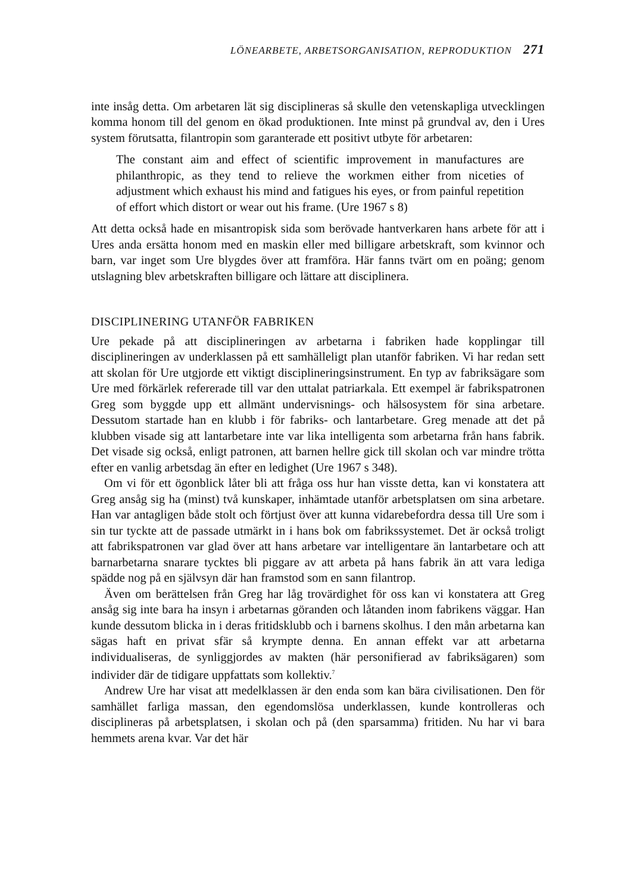LÖNEARBETE, ARBETSORGANISATION, REPRODUKTION 271
inte insåg detta. Om arbetaren lät sig disciplineras så skulle den vetenskapliga utvecklingen komma honom till del genom en ökad produktionen. Inte minst på grundval av, den i Ures system förutsatta, filantropin som garanterade ett positivt utbyte för arbetaren:
The constant aim and effect of scientific improvement in manufactures are philanthropic, as they tend to relieve the workmen either from niceties of adjustment which exhaust his mind and fatigues his eyes, or from painful repetition of effort which distort or wear out his frame. (Ure 1967 s 8)
Att detta också hade en misantropisk sida som berövade hantverkaren hans arbete för att i Ures anda ersätta honom med en maskin eller med billigare arbetskraft, som kvinnor och barn, var inget som Ure blygdes över att framföra. Här fanns tvärt om en poäng; genom utslagning blev arbetskraften billigare och lättare att disciplinera.
DISCIPLINERING UTANFÖR FABRIKEN
Ure pekade på att disciplineringen av arbetarna i fabriken hade kopplingar till disciplineringen av underklassen på ett samhälleligt plan utanför fabriken. Vi har redan sett att skolan för Ure utgjorde ett viktigt disciplineringsinstrument. En typ av fabriksägare som Ure med förkärlek refererade till var den uttalat patriarkala. Ett exempel är fabrikspatronen Greg som byggde upp ett allmänt undervisnings- och hälsosystem för sina arbetare. Dessutom startade han en klubb i för fabriks- och lantarbetare. Greg menade att det på klubben visade sig att lantarbetare inte var lika intelligenta som arbetarna från hans fabrik. Det visade sig också, enligt patronen, att barnen hellre gick till skolan och var mindre trötta efter en vanlig arbetsdag än efter en ledighet (Ure 1967 s 348).
Om vi för ett ögonblick låter bli att fråga oss hur han visste detta, kan vi konstatera att Greg ansåg sig ha (minst) två kunskaper, inhämtade utanför arbetsplatsen om sina arbetare. Han var antagligen både stolt och förtjust över att kunna vidarebefordra dessa till Ure som i sin tur tyckte att de passade utmärkt in i hans bok om fabrikssystemet. Det är också troligt att fabrikspatronen var glad över att hans arbetare var intelligentare än lantarbetare och att barnarbetarna snarare tycktes bli piggare av att arbeta på hans fabrik än att vara lediga spädde nog på en självsyn där han framstod som en sann filantrop.
Även om berättelsen från Greg har låg trovärdighet för oss kan vi konstatera att Greg ansåg sig inte bara ha insyn i arbetarnas göranden och låtanden inom fabrikens väggar. Han kunde dessutom blicka in i deras fritidsklubb och i barnens skolhus. I den mån arbetarna kan sägas haft en privat sfär så krympte denna. En annan effekt var att arbetarna individualiseras, de synliggjordes av makten (här personifierad av fabriksägaren) som individer där de tidigare uppfattats som kollektiv.<sup>7</sup>
Andrew Ure har visat att medelklassen är den enda som kan bära civilisationen. Den för samhället farliga massan, den egendomslösa underklassen, kunde kontrolleras och disciplineras på arbetsplatsen, i skolan och på (den sparsamma) fritiden. Nu har vi bara hemmets arena kvar. Var det här